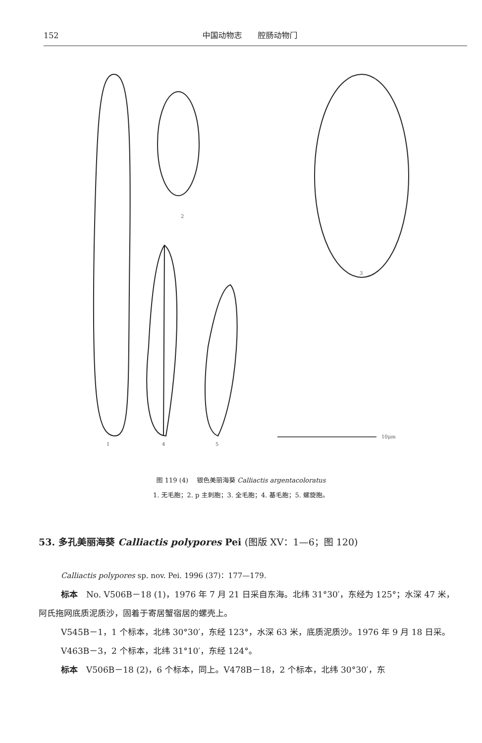152 中国动物志　　腔肠动物门
2
3
10μm
1
4
5
图 119 (4)　 银色美丽海葵 Calliactis argentacoloratus
1. 无毛胞；2. p 主刺胞；3. 全毛胞；4. 基毛胞；5. 螺旋胞。
53. 多孔美丽海葵 Calliactis polypores Pei (图版 XV：1—6；图 120)
Calliactis polypores sp. nov. Pei. 1996 (37)：177—179.
标本　No. V506B－18 (1)，1976 年 7 月 21 日采自东海。北纬 31°30′，东经为 125°；水深 47 米，阿氏拖网底质泥质沙，固着于寄居蟹宿居的螺壳上。
V545B－1，1 个标本，北纬 30°30′，东经 123°，水深 63 米，底质泥质沙。1976 年 9 月 18 日采。
V463B－3，2 个标本，北纬 31°10′，东经 124°。
标本　V506B－18 (2)，6 个标本，同上。V478B－18，2 个标本，北纬 30°30′，东